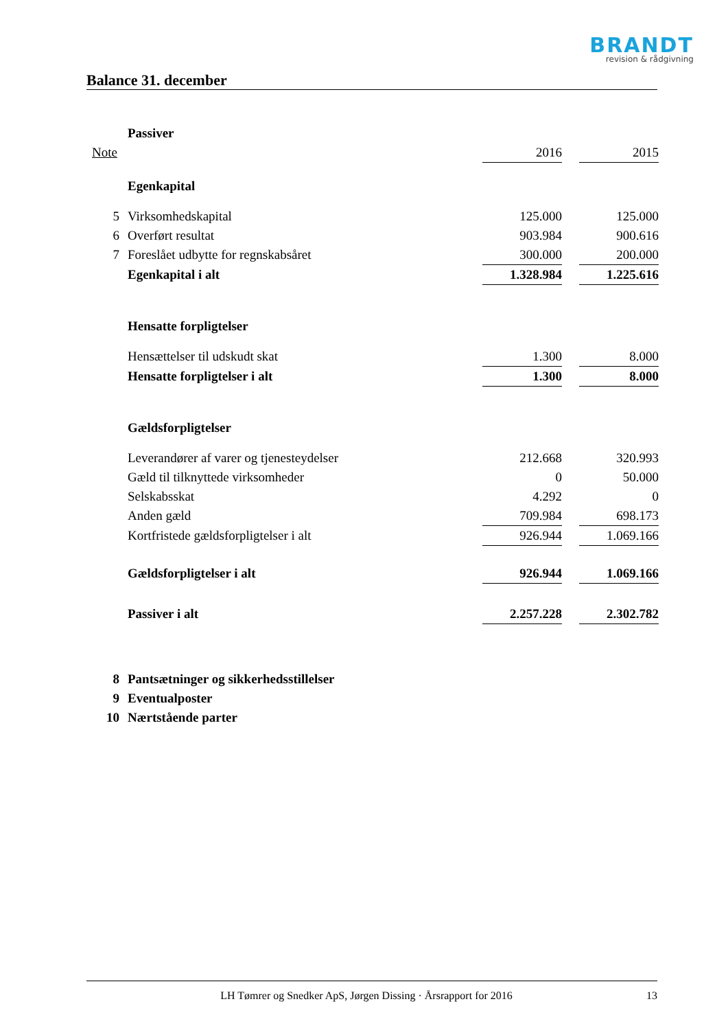BRANDT
revision & rådgivning
Balance 31. december
| | Passiver | | | |
| Note | | 2016 | | 2015 |
| | Egenkapital | | | |
| 5 | Virksomhedskapital | 125.000 | | 125.000 |
| 6 | Overført resultat | 903.984 | | 900.616 |
| 7 | Foreslået udbytte for regnskabsåret | 300.000 | | 200.000 |
| | Egenkapital i alt | 1.328.984 | | 1.225.616 |
| | Hensatte forpligtelser | | | |
| | Hensættelser til udskudt skat | 1.300 | | 8.000 |
| | Hensatte forpligtelser i alt | 1.300 | | 8.000 |
| | Gældsforpligtelser | | | |
| | Leverandører af varer og tjenesteydelser | 212.668 | | 320.993 |
| | Gæld til tilknyttede virksomheder | 0 | | 50.000 |
| | Selskabsskat | 4.292 | | 0 |
| | Anden gæld | 709.984 | | 698.173 |
| | Kortfristede gældsforpligtelser i alt | 926.944 | | 1.069.166 |
| | Gældsforpligtelser i alt | 926.944 | | 1.069.166 |
| | Passiver i alt | 2.257.228 | | 2.302.782 |
| 8 | Pantsætninger og sikkerhedsstillelser | | | |
| 9 | Eventualposter | | | |
| 10 | Nærtstående parter | | | |
LH Tømrer og Snedker ApS, Jørgen Dissing · Årsrapport for 2016 13